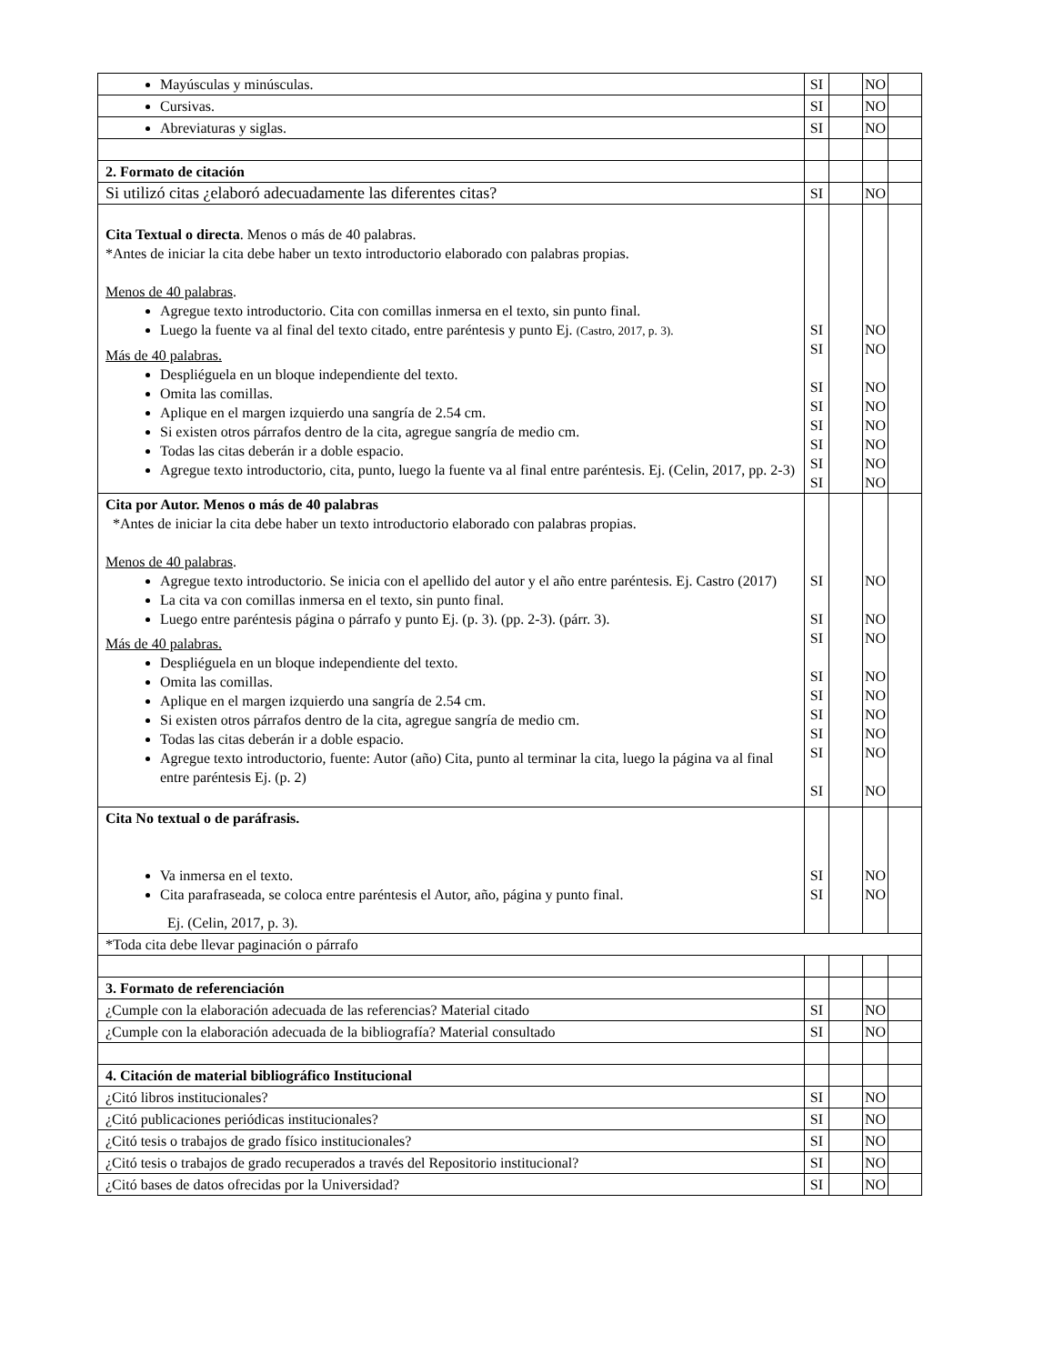| Mayúsculas y minúsculas. | SI | | NO | |
| Cursivas. | SI | | NO | |
| Abreviaturas y siglas. | SI | | NO | |
| 2. Formato de citación | | | | |
| Si utilizó citas ¿elaboró adecuadamente las diferentes citas? | SI | | NO | |
| Cita Textual o directa . Menos o más de 40 palabras. *Antes de iniciar la cita debe haber un texto introductorio elaborado con palabras propias. Menos de 40 palabras . Agregue texto introductorio. Cita con comillas inmersa en el texto, sin punto final. Luego la fuente va al final del texto citado, entre paréntesis y punto Ej. (Castro, 2017, p. 3). Más de 40 palabras. Despliéguela en un bloque independiente del texto. Omita las comillas. Aplique en el margen izquierdo una sangría de 2.54 cm. Si existen otros párrafos dentro de la cita, agregue sangría de medio cm. Todas las citas deberán ir a doble espacio. Agregue texto introductorio, cita, punto, luego la fuente va al final entre paréntesis. Ej. (Celin, 2017, pp. 2-3) | SI SI SI SI SI SI SI SI | | NO NO NO NO NO NO NO NO | |
| Cita por Autor. Menos o más de 40 palabras *Antes de iniciar la cita debe haber un texto introductorio elaborado con palabras propias. Menos de 40 palabras . Agregue texto introductorio. Se inicia con el apellido del autor y el año entre paréntesis. Ej. Castro (2017) La cita va con comillas inmersa en el texto, sin punto final. Luego entre paréntesis página o párrafo y punto Ej. (p. 3). (pp. 2-3). (párr. 3). Más de 40 palabras. Despliéguela en un bloque independiente del texto. Omita las comillas. Aplique en el margen izquierdo una sangría de 2.54 cm. Si existen otros párrafos dentro de la cita, agregue sangría de medio cm. Todas las citas deberán ir a doble espacio. Agregue texto introductorio, fuente: Autor (año) Cita, punto al terminar la cita, luego la página va al final entre paréntesis Ej. (p. 2) | SI SI SI SI SI SI SI SI SI | | NO NO NO NO NO NO NO NO NO | |
| Cita No textual o de paráfrasis. Va inmersa en el texto. Cita parafraseada, se coloca entre paréntesis el Autor, año, página y punto final. Ej. (Celin, 2017, p. 3). | SI SI | | NO NO | |
| *Toda cita debe llevar paginación o párrafo | | | | |
| 3. Formato de referenciación | | | | |
| ¿Cumple con la elaboración adecuada de las referencias? Material citado | SI | | NO | |
| ¿Cumple con la elaboración adecuada de la bibliografía? Material consultado | SI | | NO | |
| 4. Citación de material bibliográfico Institucional | | | | |
| ¿Citó libros institucionales? | SI | | NO | |
| ¿Citó publicaciones periódicas institucionales? | SI | | NO | |
| ¿Citó tesis o trabajos de grado físico institucionales? | SI | | NO | |
| ¿Citó tesis o trabajos de grado recuperados a través del Repositorio institucional? | SI | | NO | |
| ¿Citó bases de datos ofrecidas por la Universidad? | SI | | NO | |